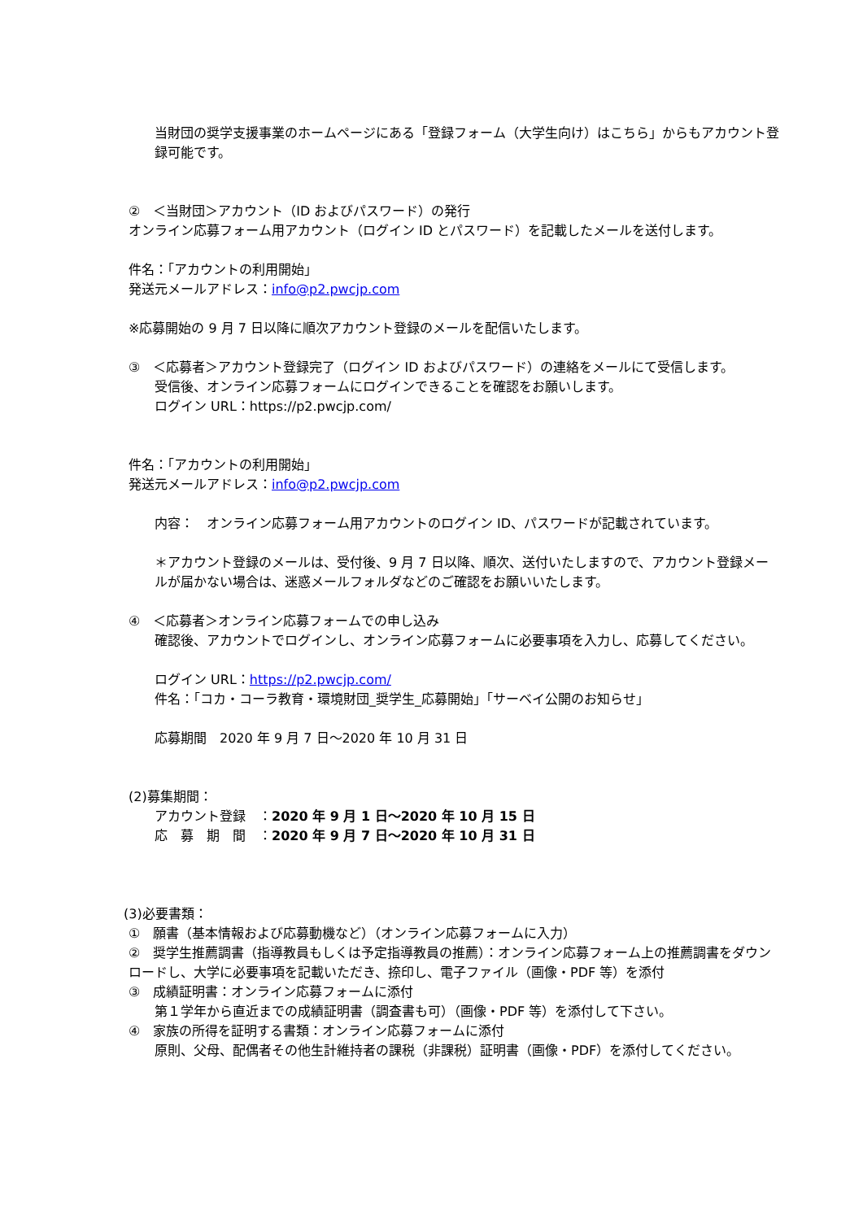当財団の奨学支援事業のホームページにある「登録フォーム（大学生向け）はこちら」からもアカウント登録可能です。
②　＜当財団＞アカウント（ID およびパスワード）の発行
オンライン応募フォーム用アカウント（ログイン ID とパスワード）を記載したメールを送付します。
件名：「アカウントの利用開始」
発送元メールアドレス：info@p2.pwcjp.com
※応募開始の 9 月 7 日以降に順次アカウント登録のメールを配信いたします。
③　＜応募者＞アカウント登録完了（ログイン ID およびパスワード）の連絡をメールにて受信します。
受信後、オンライン応募フォームにログインできることを確認をお願いします。
ログイン URL：https://p2.pwcjp.com/
件名：「アカウントの利用開始」
発送元メールアドレス：info@p2.pwcjp.com
内容：　オンライン応募フォーム用アカウントのログイン ID、パスワードが記載されています。
＊アカウント登録のメールは、受付後、9 月 7 日以降、順次、送付いたしますので、アカウント登録メールが届かない場合は、迷惑メールフォルダなどのご確認をお願いいたします。
④　＜応募者＞オンライン応募フォームでの申し込み
確認後、アカウントでログインし、オンライン応募フォームに必要事項を入力し、応募してください。
ログイン URL：https://p2.pwcjp.com/
件名：「コカ・コーラ教育・環境財団_奨学生_応募開始」「サーベイ公開のお知らせ」
応募期間　2020 年 9 月 7 日～2020 年 10 月 31 日
(2)募集期間：
アカウント登録　：2020 年 9 月 1 日～2020 年 10 月 15 日
応　募　期　間　：2020 年 9 月 7 日～2020 年 10 月 31 日
(3)必要書類：
①　願書（基本情報および応募動機など）（オンライン応募フォームに入力）
②　奨学生推薦調書（指導教員もしくは予定指導教員の推薦）：オンライン応募フォーム上の推薦調書をダウンロードし、大学に必要事項を記載いただき、捺印し、電子ファイル（画像・PDF 等）を添付
③　成績証明書：オンライン応募フォームに添付
第１学年から直近までの成績証明書（調査書も可）（画像・PDF 等）を添付して下さい。
④　家族の所得を証明する書類：オンライン応募フォームに添付
原則、父母、配偶者その他生計維持者の課税（非課税）証明書（画像・PDF）を添付してください。